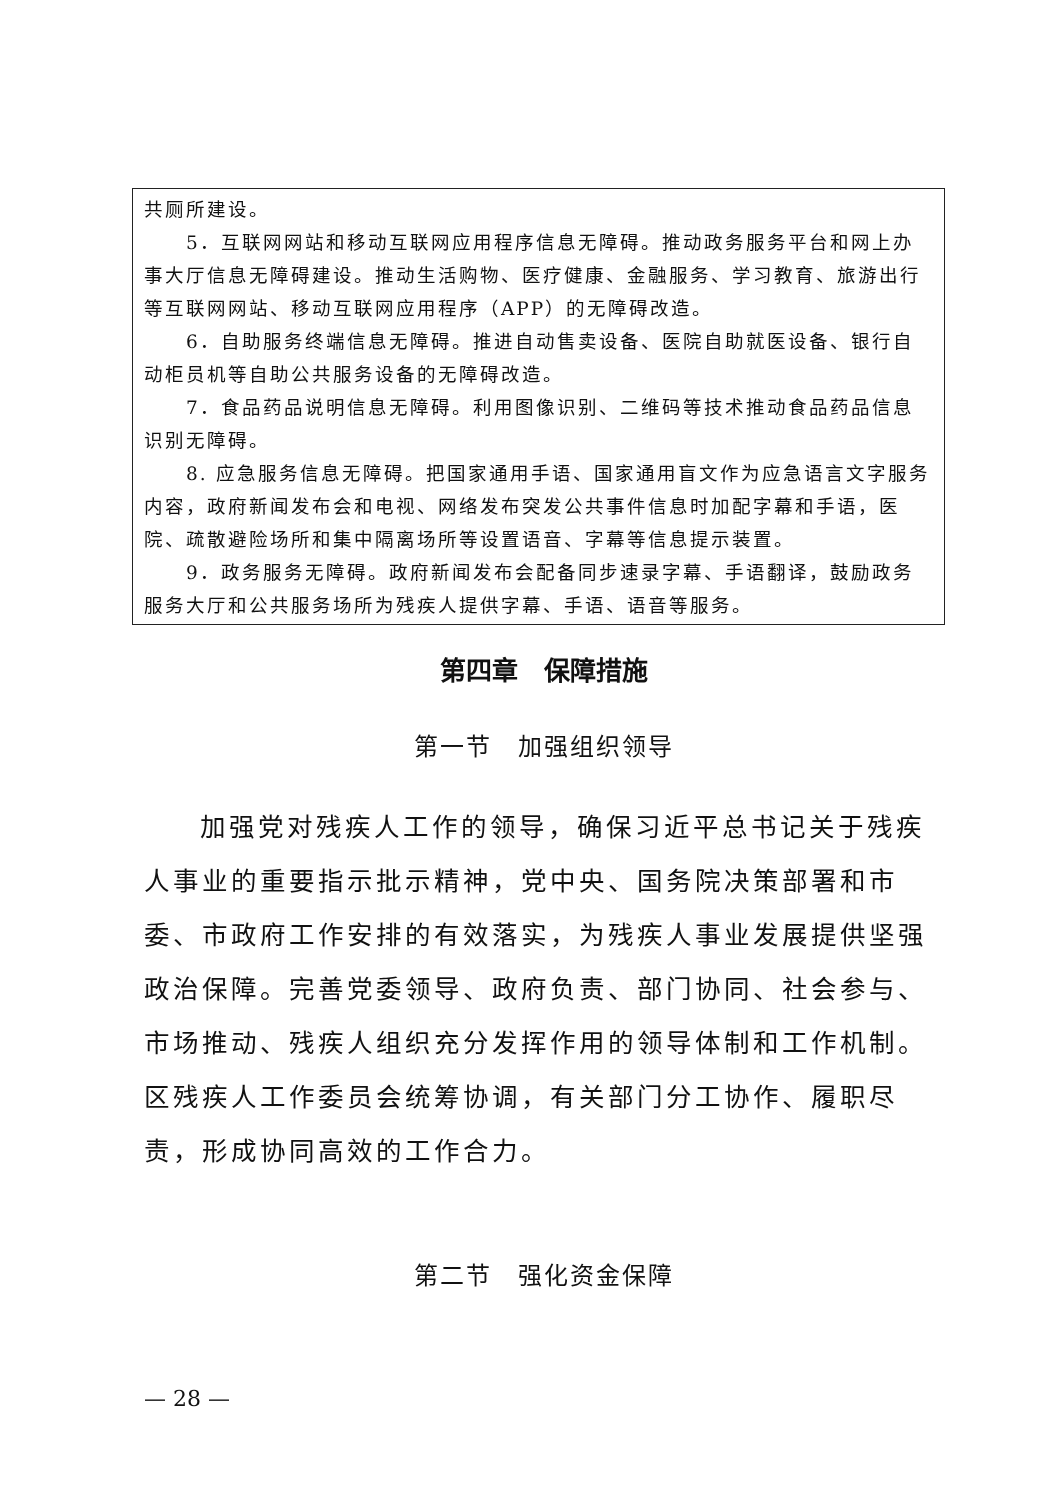共厕所建设。
5．互联网网站和移动互联网应用程序信息无障碍。推动政务服务平台和网上办事大厅信息无障碍建设。推动生活购物、医疗健康、金融服务、学习教育、旅游出行等互联网网站、移动互联网应用程序（APP）的无障碍改造。
6．自助服务终端信息无障碍。推进自动售卖设备、医院自助就医设备、银行自动柜员机等自助公共服务设备的无障碍改造。
7．食品药品说明信息无障碍。利用图像识别、二维码等技术推动食品药品信息识别无障碍。
8. 应急服务信息无障碍。把国家通用手语、国家通用盲文作为应急语言文字服务内容，政府新闻发布会和电视、网络发布突发公共事件信息时加配字幕和手语，医院、疏散避险场所和集中隔离场所等设置语音、字幕等信息提示装置。
9．政务服务无障碍。政府新闻发布会配备同步速录字幕、手语翻译，鼓励政务服务大厅和公共服务场所为残疾人提供字幕、手语、语音等服务。
第四章　保障措施
第一节　加强组织领导
加强党对残疾人工作的领导，确保习近平总书记关于残疾人事业的重要指示批示精神，党中央、国务院决策部署和市委、市政府工作安排的有效落实，为残疾人事业发展提供坚强政治保障。完善党委领导、政府负责、部门协同、社会参与、市场推动、残疾人组织充分发挥作用的领导体制和工作机制。区残疾人工作委员会统筹协调，有关部门分工协作、履职尽责，形成协同高效的工作合力。
第二节　强化资金保障
— 28 —